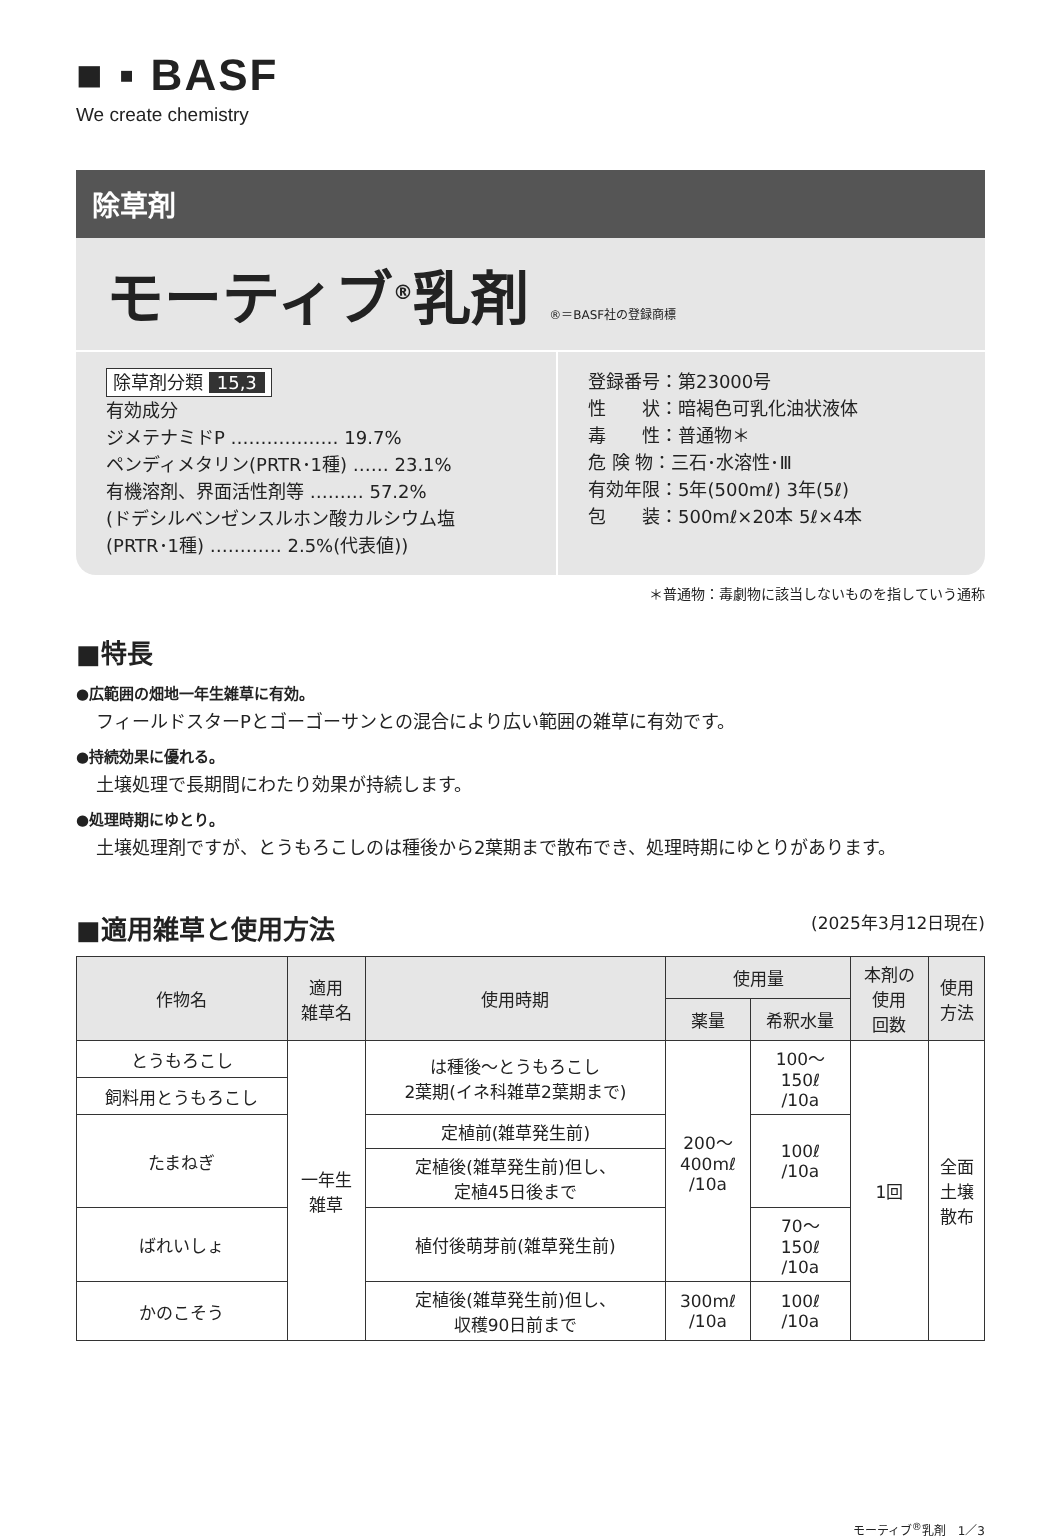■ ▪ BASF
We create chemistry
除草剤
モーティブ<sup>®</sup>乳剤 ®＝BASF社の登録商標
除草剤分類 15,3
有効成分
ジメテナミドP ……………… 19.7%
ペンディメタリン(PRTR･1種) …… 23.1%
有機溶剤、界面活性剤等 ……… 57.2%
(ドデシルベンゼンスルホン酸カルシウム塩
(PRTR･1種) ………… 2.5%(代表値))
登録番号：第23000号
性　　状：暗褐色可乳化油状液体
毒　　性：普通物＊
危 険 物：三石･水溶性･Ⅲ
有効年限：5年(500mℓ) 3年(5ℓ)
包　　装：500mℓ×20本 5ℓ×4本
＊普通物：毒劇物に該当しないものを指していう通称
■特長
●広範囲の畑地一年生雑草に有効。
フィールドスターPとゴーゴーサンとの混合により広い範囲の雑草に有効です。
●持続効果に優れる。
土壌処理で長期間にわたり効果が持続します。
●処理時期にゆとり。
土壌処理剤ですが、とうもろこしのは種後から2葉期まで散布でき、処理時期にゆとりがあります。
■適用雑草と使用方法 (2025年3月12日現在)
| 作物名 | 適用 雑草名 | 使用時期 | 使用量 | | 本剤の 使用 回数 | 使用 方法 |
| --- | --- | --- | --- | --- | --- | --- |
| | | | 薬量 | 希釈水量 | | |
| とうもろこし | 一年生 雑草 | は種後～とうもろこし 2葉期(イネ科雑草2葉期まで) | 200～ 400mℓ /10a | 100～ 150ℓ /10a | 1回 | 全面 土壌 散布 |
| 飼料用とうもろこし | | | | | | |
| たまねぎ | | 定植前(雑草発生前) | | 100ℓ /10a | | |
| | | 定植後(雑草発生前)但し、 定植45日後まで | | | | |
| ばれいしょ | | 植付後萌芽前(雑草発生前) | | 70～ 150ℓ /10a | | |
| かのこそう | | 定植後(雑草発生前)但し、 収穫90日前まで | 300mℓ /10a | 100ℓ /10a | | |
モーティブ<sup>®</sup>乳剤　1／3